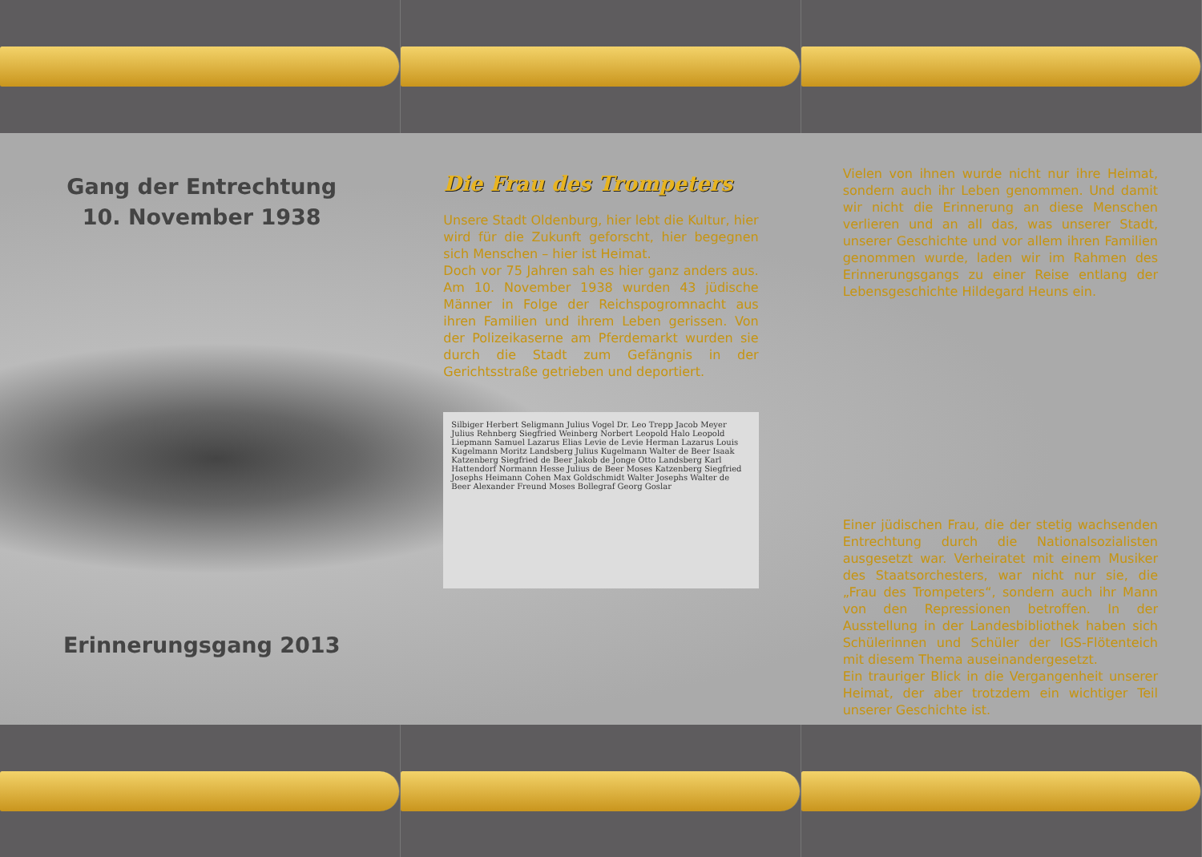Gang der Entrechtung
10. November 1938
Erinnerungsgang 2013
Die Frau des Trompeters
Unsere Stadt Oldenburg, hier lebt die Kultur, hier wird für die Zukunft geforscht, hier begegnen sich Menschen – hier ist Heimat.
Doch vor 75 Jahren sah es hier ganz anders aus. Am 10. November 1938 wurden 43 jüdische Männer in Folge der Reichspogromnacht aus ihren Familien und ihrem Leben gerissen. Von der Polizeikaserne am Pferdemarkt wurden sie durch die Stadt zum Gefängnis in der Gerichtsstraße getrieben und deportiert.
Silbiger Herbert Seligmann Julius Vogel Dr. Leo Trepp Jacob Meyer Julius Rehnberg Siegfried Weinberg Norbert Leopold Halo Leopold Liepmann Samuel Lazarus Elias Levie de Levie Herman Lazarus Louis Kugelmann Moritz Landsberg Julius Kugelmann Walter de Beer Isaak Katzenberg Siegfried de Beer Jakob de Jonge Otto Landsberg Karl Hattendorf Normann Hesse Julius de Beer Moses Katzenberg Siegfried Josephs Heimann Cohen Max Goldschmidt Walter Josephs Walter de Beer Alexander Freund Moses Bollegraf Georg Goslar
Vielen von ihnen wurde nicht nur ihre Heimat, sondern auch ihr Leben genommen. Und damit wir nicht die Erinnerung an diese Menschen verlieren und an all das, was unserer Stadt, unserer Geschichte und vor allem ihren Familien genommen wurde, laden wir im Rahmen des Erinnerungsgangs zu einer Reise entlang der Lebensgeschichte Hildegard Heuns ein.
Einer jüdischen Frau, die der stetig wachsenden Entrechtung durch die Nationalsozialisten ausgesetzt war. Verheiratet mit einem Musiker des Staatsorchesters, war nicht nur sie, die „Frau des Trompeters“, sondern auch ihr Mann von den Repressionen betroffen. In der Ausstellung in der Landesbibliothek haben sich Schülerinnen und Schüler der IGS-Flötenteich mit diesem Thema auseinandergesetzt.
Ein trauriger Blick in die Vergangenheit unserer Heimat, der aber trotzdem ein wichtiger Teil unserer Geschichte ist.